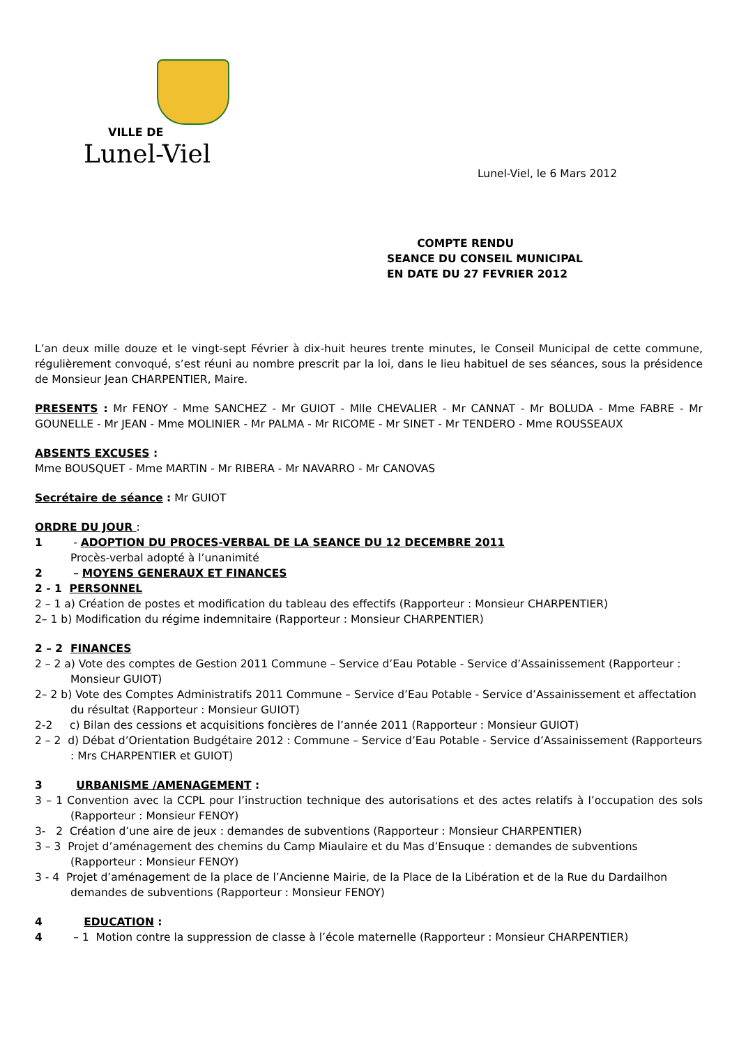VILLE DE
Lunel-Viel
Lunel-Viel, le 6 Mars 2012
COMPTE RENDU
SEANCE DU CONSEIL MUNICIPAL
EN DATE DU 27 FEVRIER 2012
L’an deux mille douze et le vingt-sept Février à dix-huit heures trente minutes, le Conseil Municipal de cette commune, régulièrement convoqué, s’est réuni au nombre prescrit par la loi, dans le lieu habituel de ses séances, sous la présidence de Monsieur Jean CHARPENTIER, Maire.
PRESENTS : Mr FENOY - Mme SANCHEZ - Mr GUIOT - Mlle CHEVALIER - Mr CANNAT - Mr BOLUDA - Mme FABRE - Mr GOUNELLE - Mr JEAN - Mme MOLINIER - Mr PALMA - Mr RICOME - Mr SINET - Mr TENDERO - Mme ROUSSEAUX
ABSENTS EXCUSES :
Mme BOUSQUET - Mme MARTIN - Mr RIBERA - Mr NAVARRO - Mr CANOVAS
Secrétaire de séance : Mr GUIOT
ORDRE DU JOUR :
1 - ADOPTION DU PROCES-VERBAL DE LA SEANCE DU 12 DECEMBRE 2011
Procès-verbal adopté à l’unanimité
2 – MOYENS GENERAUX ET FINANCES
2 - 1 PERSONNEL
2 – 1 a) Création de postes et modification du tableau des effectifs (Rapporteur : Monsieur CHARPENTIER)
2– 1 b) Modification du régime indemnitaire (Rapporteur : Monsieur CHARPENTIER)
2 – 2 FINANCES
2 – 2 a) Vote des comptes de Gestion 2011 Commune – Service d’Eau Potable - Service d’Assainissement (Rapporteur : Monsieur GUIOT)
2– 2 b) Vote des Comptes Administratifs 2011 Commune – Service d’Eau Potable - Service d’Assainissement et affectation du résultat (Rapporteur : Monsieur GUIOT)
2-2 c) Bilan des cessions et acquisitions foncières de l’année 2011 (Rapporteur : Monsieur GUIOT)
2 – 2 d) Débat d’Orientation Budgétaire 2012 : Commune – Service d’Eau Potable - Service d’Assainissement (Rapporteurs : Mrs CHARPENTIER et GUIOT)
3 URBANISME /AMENAGEMENT :
3 – 1 Convention avec la CCPL pour l’instruction technique des autorisations et des actes relatifs à l’occupation des sols (Rapporteur : Monsieur FENOY)
3- 2 Création d’une aire de jeux : demandes de subventions (Rapporteur : Monsieur CHARPENTIER)
3 – 3 Projet d’aménagement des chemins du Camp Miaulaire et du Mas d’Ensuque : demandes de subventions (Rapporteur : Monsieur FENOY)
3 - 4 Projet d’aménagement de la place de l’Ancienne Mairie, de la Place de la Libération et de la Rue du Dardailhon demandes de subventions (Rapporteur : Monsieur FENOY)
4 EDUCATION :
4 – 1 Motion contre la suppression de classe à l’école maternelle (Rapporteur : Monsieur CHARPENTIER)